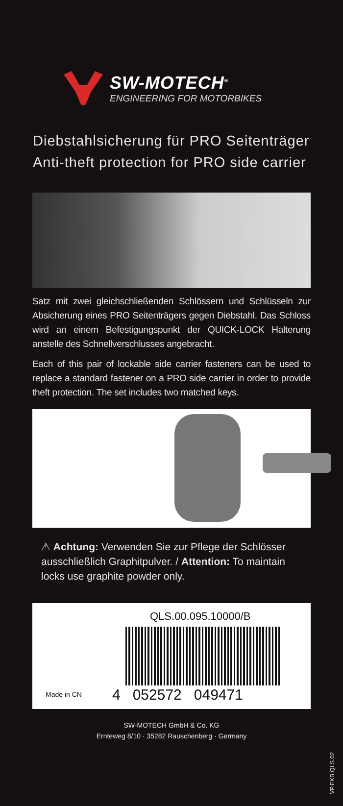SW-MOTECH<sup>®</sup>
ENGINEERING FOR MOTORBIKES
Diebstahlsicherung für PRO Seitenträger
Anti-theft protection for PRO side carrier
Satz mit zwei gleichschließenden Schlössern und Schlüsseln zur Absicherung eines PRO Seitenträgers gegen Diebstahl. Das Schloss wird an einem Befestigungspunkt der QUICK-LOCK Halterung anstelle des Schnellverschlusses angebracht.
Each of this pair of lockable side carrier fasteners can be used to replace a standard fastener on a PRO side carrier in order to provide theft protection. The set includes two matched keys.
⚠ Achtung: Verwenden Sie zur Pflege der Schlösser ausschließlich Graphitpulver. / Attention: To maintain locks use graphite powder only.
QLS.00.095.10000/B
Made in CN 4 052572 049471
SW-MOTECH GmbH & Co. KG
Ernteweg 8/10 · 35282 Rauschenberg · Germany
VP.EKB.QLS.02